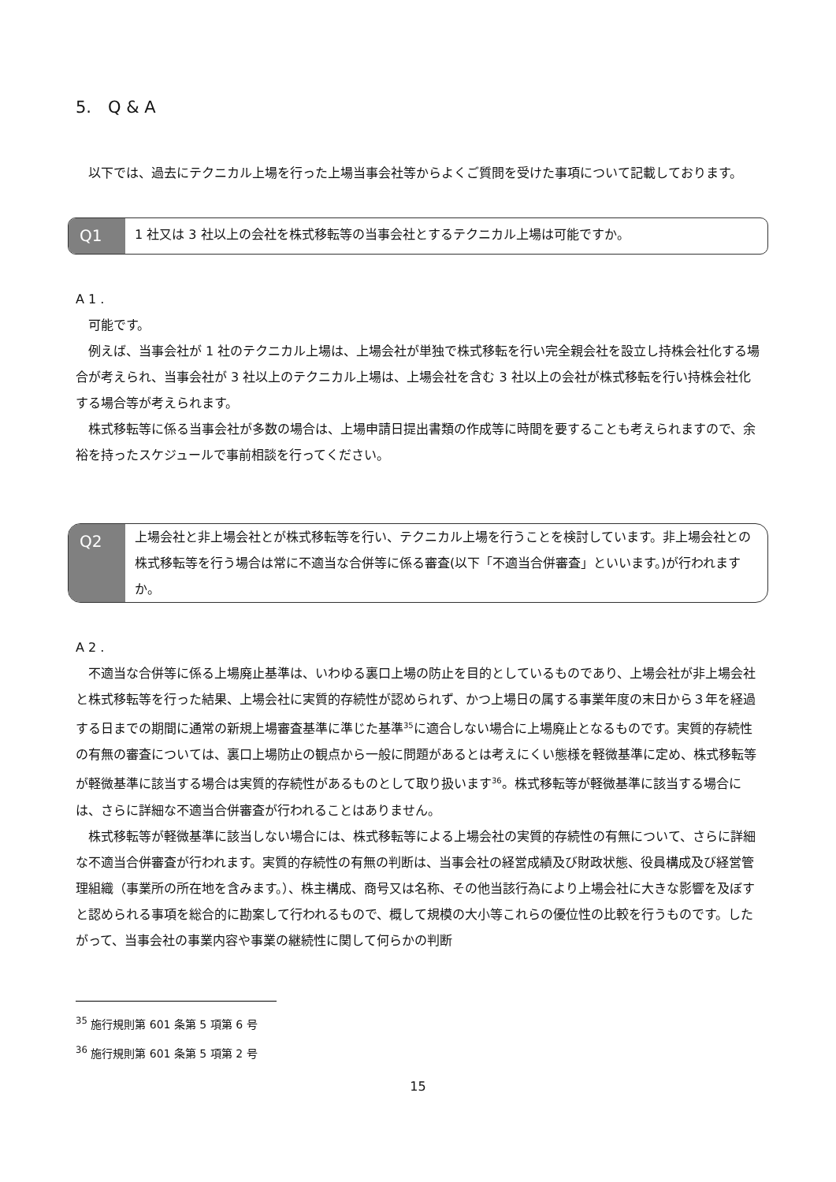5.　Q & A
以下では、過去にテクニカル上場を行った上場当事会社等からよくご質問を受けた事項について記載しております。
Q1
1 社又は 3 社以上の会社を株式移転等の当事会社とするテクニカル上場は可能ですか。
A 1 .
可能です。
例えば、当事会社が 1 社のテクニカル上場は、上場会社が単独で株式移転を行い完全親会社を設立し持株会社化する場合が考えられ、当事会社が 3 社以上のテクニカル上場は、上場会社を含む 3 社以上の会社が株式移転を行い持株会社化する場合等が考えられます。
株式移転等に係る当事会社が多数の場合は、上場申請日提出書類の作成等に時間を要することも考えられますので、余裕を持ったスケジュールで事前相談を行ってください。
Q2
上場会社と非上場会社とが株式移転等を行い、テクニカル上場を行うことを検討しています。非上場会社との株式移転等を行う場合は常に不適当な合併等に係る審査(以下「不適当合併審査」といいます。)が行われますか。
A 2 .
不適当な合併等に係る上場廃止基準は、いわゆる裏口上場の防止を目的としているものであり、上場会社が非上場会社と株式移転等を行った結果、上場会社に実質的存続性が認められず、かつ上場日の属する事業年度の末日から３年を経過する日までの期間に通常の新規上場審査基準に準じた基準<sup>35</sup>に適合しない場合に上場廃止となるものです。実質的存続性の有無の審査については、裏口上場防止の観点から一般に問題があるとは考えにくい態様を軽微基準に定め、株式移転等が軽微基準に該当する場合は実質的存続性があるものとして取り扱います<sup>36</sup>。株式移転等が軽微基準に該当する場合には、さらに詳細な不適当合併審査が行われることはありません。
株式移転等が軽微基準に該当しない場合には、株式移転等による上場会社の実質的存続性の有無について、さらに詳細な不適当合併審査が行われます。実質的存続性の有無の判断は、当事会社の経営成績及び財政状態、役員構成及び経営管理組織（事業所の所在地を含みます。）、株主構成、商号又は名称、その他当該行為により上場会社に大きな影響を及ぼすと認められる事項を総合的に勘案して行われるもので、概して規模の大小等これらの優位性の比較を行うものです。したがって、当事会社の事業内容や事業の継続性に関して何らかの判断
<sup>35</sup> 施行規則第 601 条第 5 項第 6 号
<sup>36</sup> 施行規則第 601 条第 5 項第 2 号
15